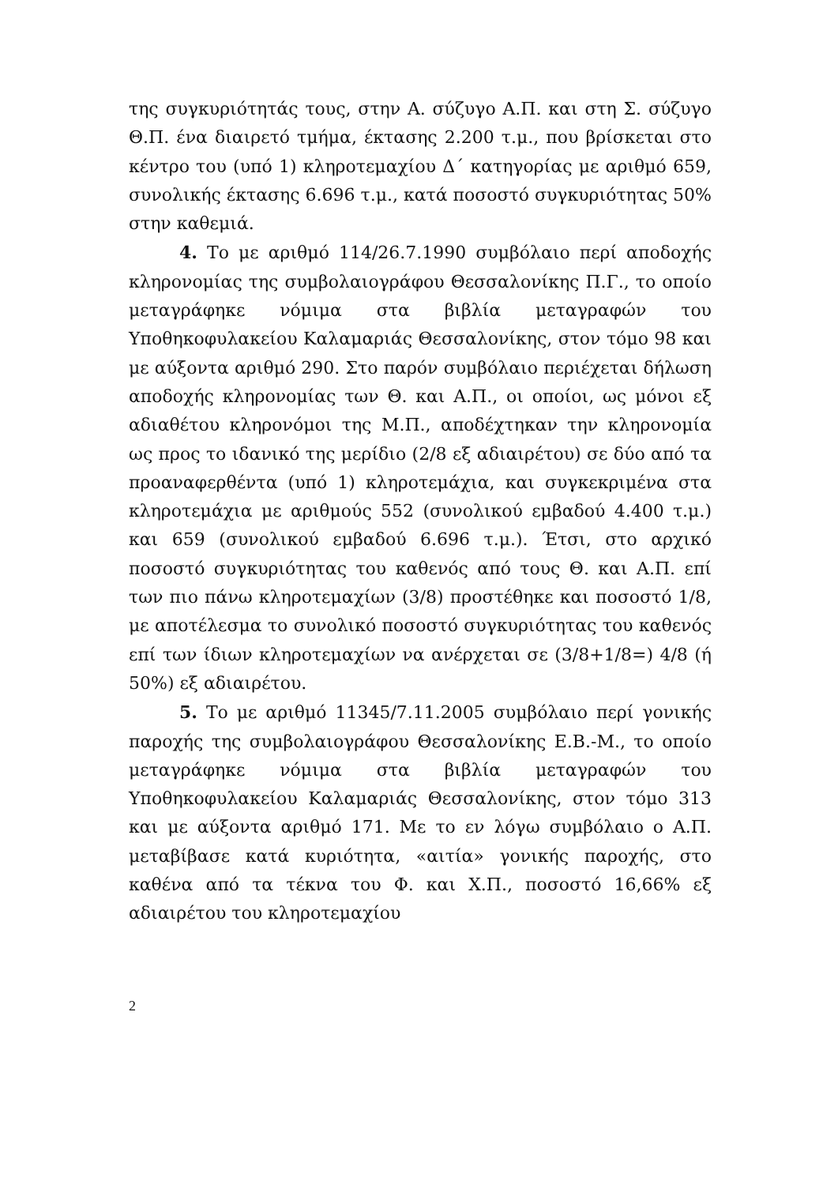της συγκυριότητάς τους, στην Α. σύζυγο Α.Π. και στη Σ. σύζυγο Θ.Π. ένα διαιρετό τμήμα, έκτασης 2.200 τ.μ., που βρίσκεται στο κέντρο του (υπό 1) κληροτεμαχίου Δ΄ κατηγορίας με αριθμό 659, συνολικής έκτασης 6.696 τ.μ., κατά ποσοστό συγκυριότητας 50% στην καθεμιά.
4. Το με αριθμό 114/26.7.1990 συμβόλαιο περί αποδοχής κληρονομίας της συμβολαιογράφου Θεσσαλονίκης Π.Γ., το οποίο μεταγράφηκε νόμιμα στα βιβλία μεταγραφών του Υποθηκοφυλακείου Καλαμαριάς Θεσσαλονίκης, στον τόμο 98 και με αύξοντα αριθμό 290. Στο παρόν συμβόλαιο περιέχεται δήλωση αποδοχής κληρονομίας των Θ. και Α.Π., οι οποίοι, ως μόνοι εξ αδιαθέτου κληρονόμοι της Μ.Π., αποδέχτηκαν την κληρονομία ως προς το ιδανικό της μερίδιο (2/8 εξ αδιαιρέτου) σε δύο από τα προαναφερθέντα (υπό 1) κληροτεμάχια, και συγκεκριμένα στα κληροτεμάχια με αριθμούς 552 (συνολικού εμβαδού 4.400 τ.μ.) και 659 (συνολικού εμβαδού 6.696 τ.μ.). Έτσι, στο αρχικό ποσοστό συγκυριότητας του καθενός από τους Θ. και Α.Π. επί των πιο πάνω κληροτεμαχίων (3/8) προστέθηκε και ποσοστό 1/8, με αποτέλεσμα το συνολικό ποσοστό συγκυριότητας του καθενός επί των ίδιων κληροτεμαχίων να ανέρχεται σε (3/8+1/8=) 4/8 (ή 50%) εξ αδιαιρέτου.
5. Το με αριθμό 11345/7.11.2005 συμβόλαιο περί γονικής παροχής της συμβολαιογράφου Θεσσαλονίκης Ε.Β.-Μ., το οποίο μεταγράφηκε νόμιμα στα βιβλία μεταγραφών του Υποθηκοφυλακείου Καλαμαριάς Θεσσαλονίκης, στον τόμο 313 και με αύξοντα αριθμό 171. Με το εν λόγω συμβόλαιο ο Α.Π. μεταβίβασε κατά κυριότητα, «αιτία» γονικής παροχής, στο καθένα από τα τέκνα του Φ. και Χ.Π., ποσοστό 16,66% εξ αδιαιρέτου του κληροτεμαχίου
2